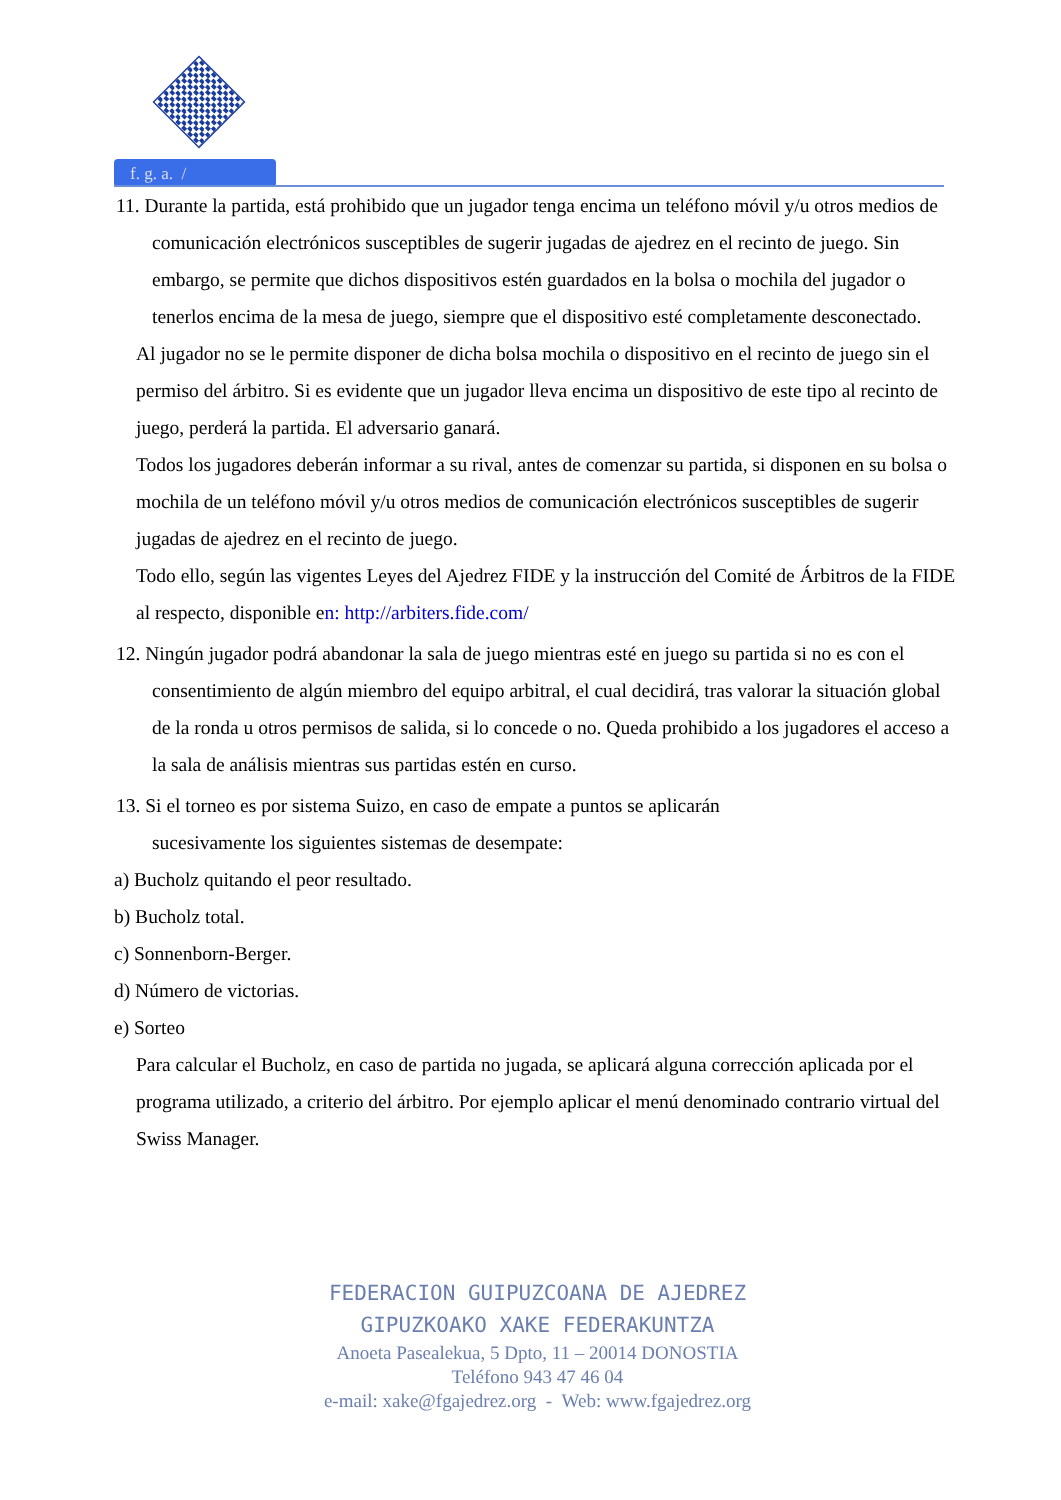f. g. a. /
11. Durante la partida, está prohibido que un jugador tenga encima un teléfono móvil y/u otros medios de comunicación electrónicos susceptibles de sugerir jugadas de ajedrez en el recinto de juego. Sin embargo, se permite que dichos dispositivos estén guardados en la bolsa o mochila del jugador o tenerlos encima de la mesa de juego, siempre que el dispositivo esté completamente desconectado.
Al jugador no se le permite disponer de dicha bolsa mochila o dispositivo en el recinto de juego sin el permiso del árbitro. Si es evidente que un jugador lleva encima un dispositivo de este tipo al recinto de juego, perderá la partida. El adversario ganará.
Todos los jugadores deberán informar a su rival, antes de comenzar su partida, si disponen en su bolsa o mochila de un teléfono móvil y/u otros medios de comunicación electrónicos susceptibles de sugerir jugadas de ajedrez en el recinto de juego.
Todo ello, según las vigentes Leyes del Ajedrez FIDE y la instrucción del Comité de Árbitros de la FIDE al respecto, disponible en: http://arbiters.fide.com/
12. Ningún jugador podrá abandonar la sala de juego mientras esté en juego su partida si no es con el consentimiento de algún miembro del equipo arbitral, el cual decidirá, tras valorar la situación global de la ronda u otros permisos de salida, si lo concede o no. Queda prohibido a los jugadores el acceso a la sala de análisis mientras sus partidas estén en curso.
13. Si el torneo es por sistema Suizo, en caso de empate a puntos se aplicarán
sucesivamente los siguientes sistemas de desempate:
a) Bucholz quitando el peor resultado.
b) Bucholz total.
c) Sonnenborn-Berger.
d) Número de victorias.
e) Sorteo
Para calcular el Bucholz, en caso de partida no jugada, se aplicará alguna corrección aplicada por el programa utilizado, a criterio del árbitro. Por ejemplo aplicar el menú denominado contrario virtual del Swiss Manager.
FEDERACION GUIPUZCOANA DE AJEDREZ
GIPUZKOAKO XAKE FEDERAKUNTZA
Anoeta Pasealekua, 5 Dpto, 11 – 20014 DONOSTIA
Teléfono 943 47 46 04
e-mail: xake@fgajedrez.org - Web: www.fgajedrez.org